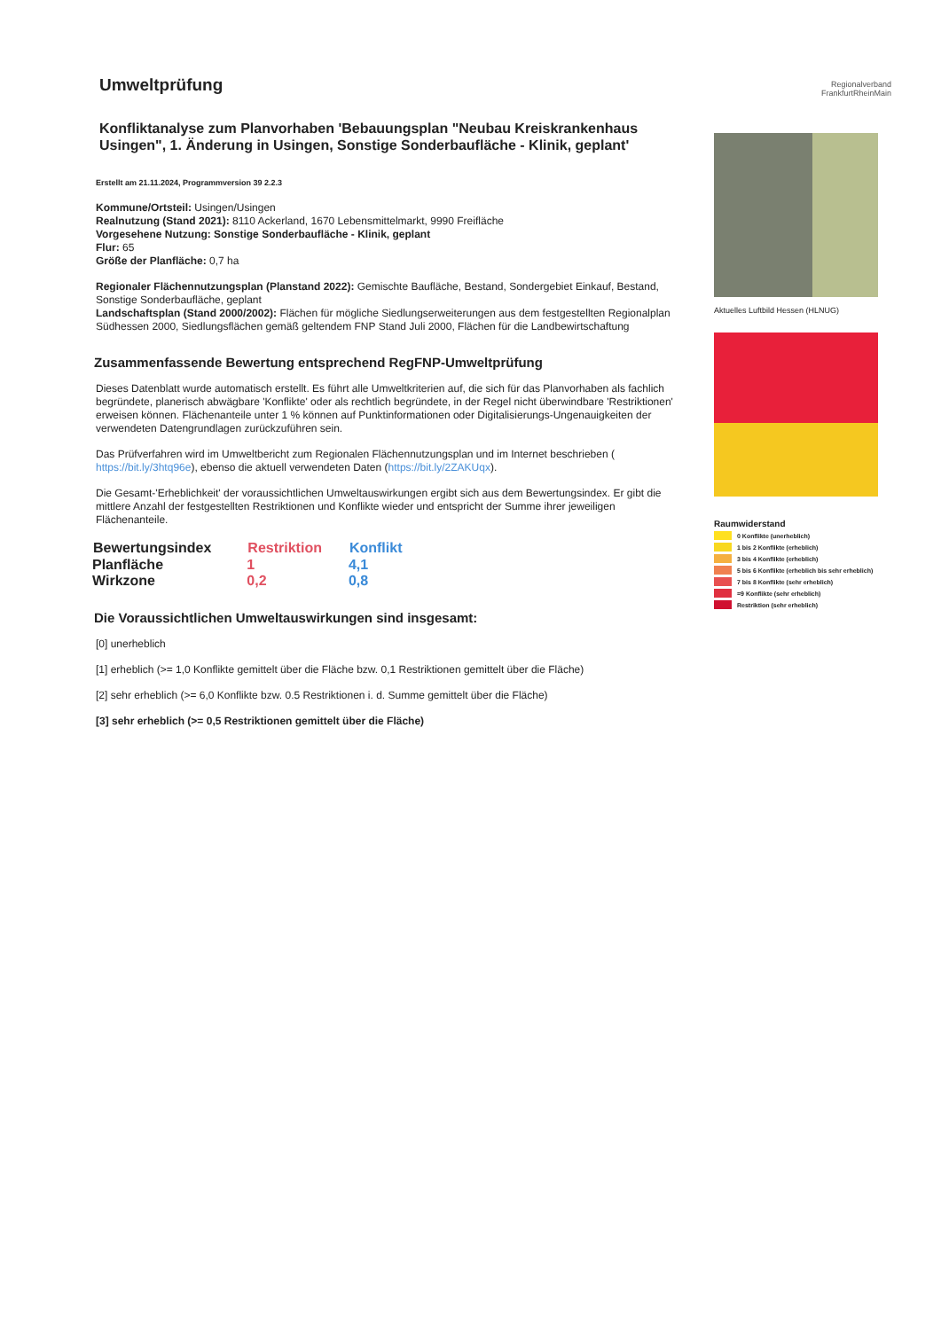Umweltprüfung
Konfliktanalyse zum Planvorhaben 'Bebauungsplan "Neubau Kreiskrankenhaus Usingen", 1. Änderung in Usingen, Sonstige Sonderbaufläche - Klinik, geplant'
Erstellt am 21.11.2024, Programmversion 39 2.2.3
Kommune/Ortsteil: Usingen/Usingen
Realnutzung (Stand 2021): 8110 Ackerland, 1670 Lebensmittelmarkt, 9990 Freifläche
Vorgesehene Nutzung: Sonstige Sonderbaufläche - Klinik, geplant
Flur: 65
Größe der Planfläche: 0,7 ha
Regionaler Flächennutzungsplan (Planstand 2022): Gemischte Baufläche, Bestand, Sondergebiet Einkauf, Bestand, Sonstige Sonderbaufläche, geplant
Landschaftsplan (Stand 2000/2002): Flächen für mögliche Siedlungserweiterungen aus dem festgestellten Regionalplan Südhessen 2000, Siedlungsflächen gemäß geltendem FNP Stand Juli 2000, Flächen für die Landbewirtschaftung
Zusammenfassende Bewertung entsprechend RegFNP-Umweltprüfung
Dieses Datenblatt wurde automatisch erstellt. Es führt alle Umweltkriterien auf, die sich für das Planvorhaben als fachlich begründete, planerisch abwägbare 'Konflikte' oder als rechtlich begründete, in der Regel nicht überwindbare 'Restriktionen' erweisen können. Flächenanteile unter 1 % können auf Punktinformationen oder Digitalisierungs-Ungenauigkeiten der verwendeten Datengrundlagen zurückzuführen sein.
Das Prüfverfahren wird im Umweltbericht zum Regionalen Flächennutzungsplan und im Internet beschrieben ( https://bit.ly/3htq96e), ebenso die aktuell verwendeten Daten (https://bit.ly/2ZAKUqx).
Die Gesamt-'Erheblichkeit' der voraussichtlichen Umweltauswirkungen ergibt sich aus dem Bewertungsindex. Er gibt die mittlere Anzahl der festgestellten Restriktionen und Konflikte wieder und entspricht der Summe ihrer jeweiligen Flächenanteile.
| Bewertungsindex | Restriktion | Konflikt |
| --- | --- | --- |
| Planfläche | 1 | 4,1 |
| Wirkzone | 0,2 | 0,8 |
Die Voraussichtlichen Umweltauswirkungen sind insgesamt:
[0] unerheblich
[1] erheblich (>= 1,0 Konflikte gemittelt über die Fläche bzw. 0,1 Restriktionen gemittelt über die Fläche)
[2] sehr erheblich (>= 6,0 Konflikte bzw. 0.5 Restriktionen i. d. Summe gemittelt über die Fläche)
[3] sehr erheblich (>= 0,5 Restriktionen gemittelt über die Fläche)
Regionalverband
FrankfurtRheinMain
Aktuelles Luftbild Hessen (HLNUG)
Raumwiderstand
0 Konflikte (unerheblich)
1 bis 2 Konflikte (erheblich)
3 bis 4 Konflikte (erheblich)
5 bis 6 Konflikte (erheblich bis sehr erheblich)
7 bis 8 Konflikte (sehr erheblich)
=9 Konflikte (sehr erheblich)
Restriktion (sehr erheblich)